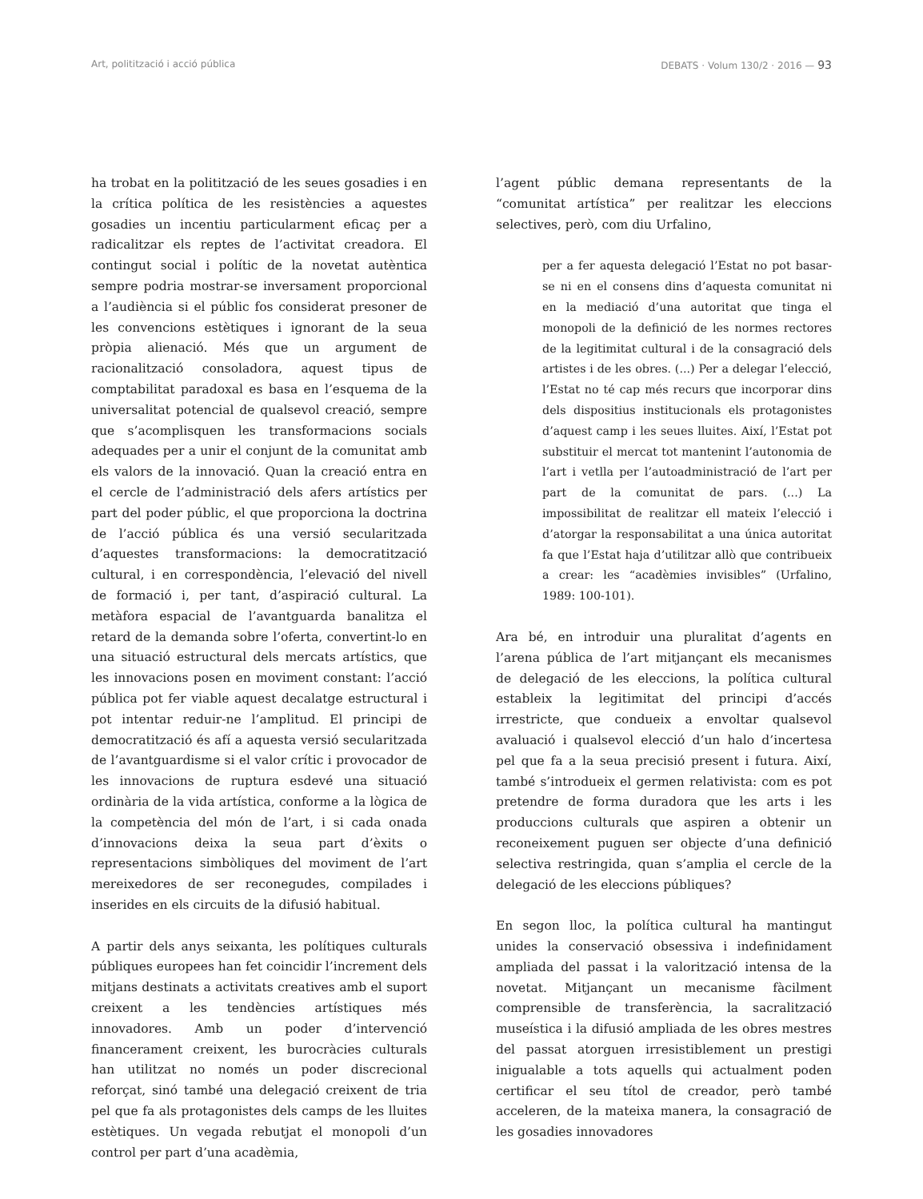Art, politització i acció pública DEBATS · Volum 130/2 · 2016 — 93
ha trobat en la politització de les seues gosadies i en la crítica política de les resistències a aquestes gosadies un incentiu particularment eficaç per a radicalitzar els reptes de l’activitat creadora. El contingut social i polític de la novetat autèntica sempre podria mostrar-se inversament proporcional a l’audiència si el públic fos considerat presoner de les convencions estètiques i ignorant de la seua pròpia alienació. Més que un argument de racionalització consoladora, aquest tipus de comptabilitat paradoxal es basa en l’esquema de la universalitat potencial de qualsevol creació, sempre que s’acomplisquen les transformacions socials adequades per a unir el conjunt de la comunitat amb els valors de la innovació. Quan la creació entra en el cercle de l’administració dels afers artístics per part del poder públic, el que proporciona la doctrina de l’acció pública és una versió secularitzada d’aquestes transformacions: la democratització cultural, i en correspondència, l’elevació del nivell de formació i, per tant, d’aspiració cultural. La metàfora espacial de l’avantguarda banalitza el retard de la demanda sobre l’oferta, convertint-lo en una situació estructural dels mercats artístics, que les innovacions posen en moviment constant: l’acció pública pot fer viable aquest decalatge estructural i pot intentar reduir-ne l’amplitud. El principi de democratització és afí a aquesta versió secularitzada de l’avantguardisme si el valor crític i provocador de les innovacions de ruptura esdevé una situació ordinària de la vida artística, conforme a la lògica de la competència del món de l’art, i si cada onada d’innovacions deixa la seua part d’èxits o representacions simbòliques del moviment de l’art mereixedores de ser reconegudes, compilades i inserides en els circuits de la difusió habitual.
A partir dels anys seixanta, les polítiques culturals públiques europees han fet coincidir l’increment dels mitjans destinats a activitats creatives amb el suport creixent a les tendències artístiques més innovadores. Amb un poder d’intervenció financerament creixent, les burocràcies culturals han utilitzat no només un poder discrecional reforçat, sinó també una delegació creixent de tria pel que fa als protagonistes dels camps de les lluites estètiques. Un vegada rebutjat el monopoli d’un control per part d’una acadèmia,
l’agent públic demana representants de la “comunitat artística” per realitzar les eleccions selectives, però, com diu Urfalino,
per a fer aquesta delegació l’Estat no pot basar-se ni en el consens dins d’aquesta comunitat ni en la mediació d’una autoritat que tinga el monopoli de la definició de les normes rectores de la legitimitat cultural i de la consagració dels artistes i de les obres. (...) Per a delegar l’elecció, l’Estat no té cap més recurs que incorporar dins dels dispositius institucionals els protagonistes d’aquest camp i les seues lluites. Així, l’Estat pot substituir el mercat tot mantenint l’autonomia de l’art i vetlla per l’autoadministració de l’art per part de la comunitat de pars. (...) La impossibilitat de realitzar ell mateix l’elecció i d’atorgar la responsabilitat a una única autoritat fa que l’Estat haja d’utilitzar allò que contribueix a crear: les “acadèmies invisibles” (Urfalino, 1989: 100-101).
Ara bé, en introduir una pluralitat d’agents en l’arena pública de l’art mitjançant els mecanismes de delegació de les eleccions, la política cultural estableix la legitimitat del principi d’accés irrestricte, que condueix a envoltar qualsevol avaluació i qualsevol elecció d’un halo d’incertesa pel que fa a la seua precisió present i futura. Així, també s’introdueix el germen relativista: com es pot pretendre de forma duradora que les arts i les produccions culturals que aspiren a obtenir un reconeixement puguen ser objecte d’una definició selectiva restringida, quan s’amplia el cercle de la delegació de les eleccions públiques?
En segon lloc, la política cultural ha mantingut unides la conservació obsessiva i indefinidament ampliada del passat i la valorització intensa de la novetat. Mitjançant un mecanisme fàcilment comprensible de transferència, la sacralització museística i la difusió ampliada de les obres mestres del passat atorguen irresistiblement un prestigi inigualable a tots aquells qui actualment poden certificar el seu títol de creador, però també acceleren, de la mateixa manera, la consagració de les gosadies innovadores